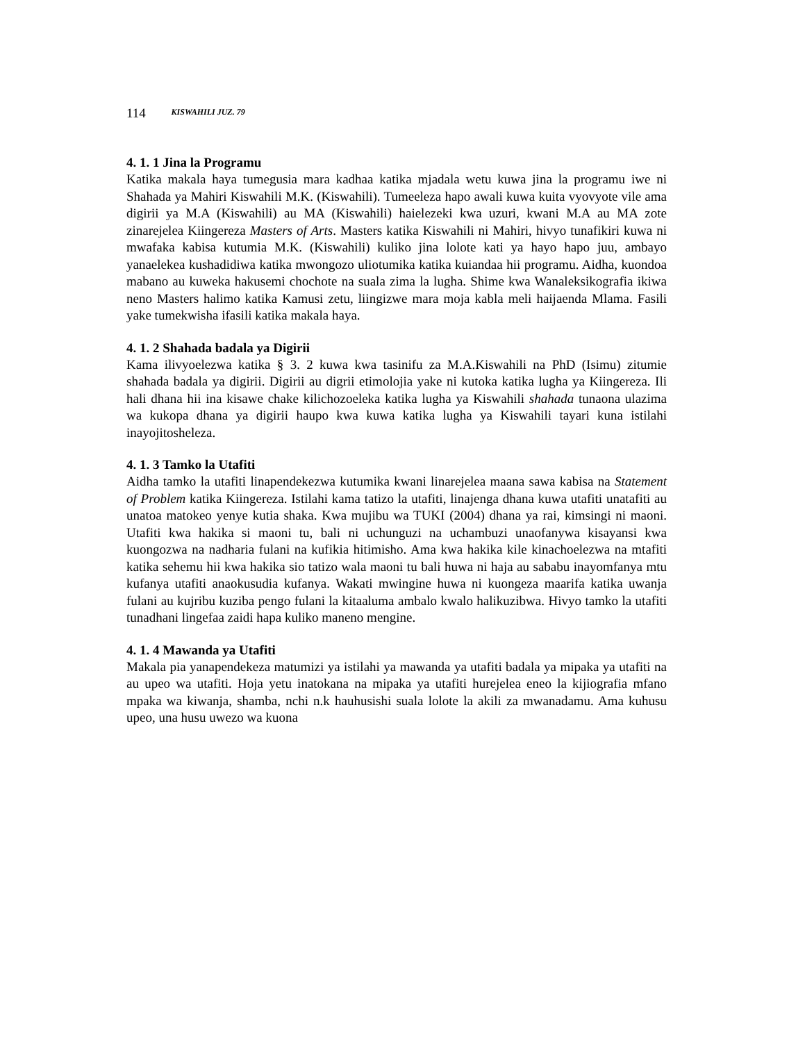114 KISWAHILI JUZ. 79
4. 1. 1 Jina la Programu
Katika makala haya tumegusia mara kadhaa katika mjadala wetu kuwa jina la programu iwe ni Shahada ya Mahiri Kiswahili M.K. (Kiswahili). Tumeeleza hapo awali kuwa kuita vyovyote vile ama digirii ya M.A (Kiswahili) au MA (Kiswahili) haielezeki kwa uzuri, kwani M.A au MA zote zinarejelea Kiingereza Masters of Arts. Masters katika Kiswahili ni Mahiri, hivyo tunafikiri kuwa ni mwafaka kabisa kutumia M.K. (Kiswahili) kuliko jina lolote kati ya hayo hapo juu, ambayo yanaelekea kushadidiwa katika mwongozo uliotumika katika kuiandaa hii programu. Aidha, kuondoa mabano au kuweka hakusemi chochote na suala zima la lugha. Shime kwa Wanaleksikografia ikiwa neno Masters halimo katika Kamusi zetu, liingizwe mara moja kabla meli haijaenda Mlama. Fasili yake tumekwisha ifasili katika makala haya.
4. 1. 2 Shahada badala ya Digirii
Kama ilivyoelezwa katika § 3. 2 kuwa kwa tasinifu za M.A.Kiswahili na PhD (Isimu) zitumie shahada badala ya digirii. Digirii au digrii etimolojia yake ni kutoka katika lugha ya Kiingereza. Ili hali dhana hii ina kisawe chake kilichozoeleka katika lugha ya Kiswahili shahada tunaona ulazima wa kukopa dhana ya digirii haupo kwa kuwa katika lugha ya Kiswahili tayari kuna istilahi inayojitosheleza.
4. 1. 3 Tamko la Utafiti
Aidha tamko la utafiti linapendekezwa kutumika kwani linarejelea maana sawa kabisa na Statement of Problem katika Kiingereza. Istilahi kama tatizo la utafiti, linajenga dhana kuwa utafiti unatafiti au unatoa matokeo yenye kutia shaka. Kwa mujibu wa TUKI (2004) dhana ya rai, kimsingi ni maoni. Utafiti kwa hakika si maoni tu, bali ni uchunguzi na uchambuzi unaofanywa kisayansi kwa kuongozwa na nadharia fulani na kufikia hitimisho. Ama kwa hakika kile kinachoelezwa na mtafiti katika sehemu hii kwa hakika sio tatizo wala maoni tu bali huwa ni haja au sababu inayomfanya mtu kufanya utafiti anaokusudia kufanya. Wakati mwingine huwa ni kuongeza maarifa katika uwanja fulani au kujribu kuziba pengo fulani la kitaaluma ambalo kwalo halikuzibwa. Hivyo tamko la utafiti tunadhani lingefaa zaidi hapa kuliko maneno mengine.
4. 1. 4 Mawanda ya Utafiti
Makala pia yanapendekeza matumizi ya istilahi ya mawanda ya utafiti badala ya mipaka ya utafiti na au upeo wa utafiti. Hoja yetu inatokana na mipaka ya utafiti hurejelea eneo la kijiografia mfano mpaka wa kiwanja, shamba, nchi n.k hauhusishi suala lolote la akili za mwanadamu. Ama kuhusu upeo, una husu uwezo wa kuona